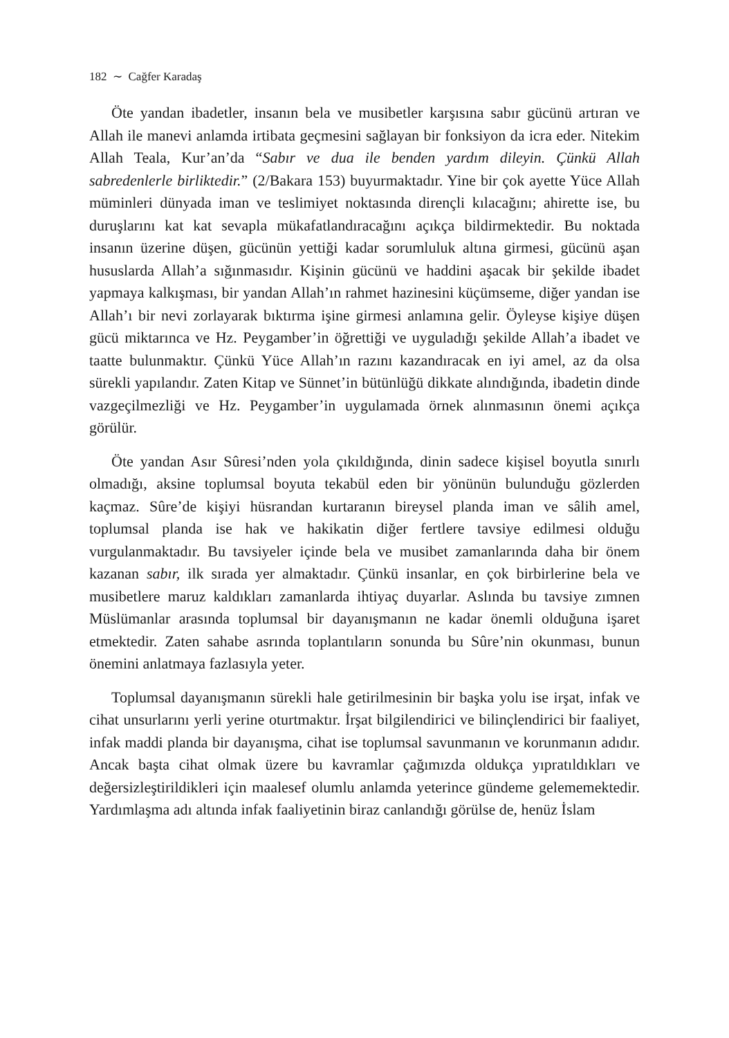182 ∼ Cağfer Karadaş
Öte yandan ibadetler, insanın bela ve musibetler karşısına sabır gücünü artıran ve Allah ile manevi anlamda irtibata geçmesini sağlayan bir fonksiyon da icra eder. Nitekim Allah Teala, Kur’an’da “Sabır ve dua ile benden yardım dileyin. Çünkü Allah sabredenlerle birliktedir.” (2/Bakara 153) buyurmaktadır. Yine bir çok ayette Yüce Allah müminleri dünyada iman ve teslimiyet noktasında dirençli kılacağını; ahirette ise, bu duruşlarını kat kat sevapla mükafatlandıracağını açıkça bildirmektedir. Bu noktada insanın üzerine düşen, gücünün yettiği kadar sorumluluk altına girmesi, gücünü aşan hususlarda Allah’a sığınmasıdır. Kişinin gücünü ve haddini aşacak bir şekilde ibadet yapmaya kalkışması, bir yandan Allah’ın rahmet hazinesini küçümseme, diğer yandan ise Allah’ı bir nevi zorlayarak bıktırma işine girmesi anlamına gelir. Öyleyse kişiye düşen gücü miktarınca ve Hz. Peygamber’in öğrettiği ve uyguladığı şekilde Allah’a ibadet ve taatte bulunmaktır. Çünkü Yüce Allah’ın razını kazandıracak en iyi amel, az da olsa sürekli yapılandır. Zaten Kitap ve Sünnet’in bütünlüğü dikkate alındığında, ibadetin dinde vazgeçilmezliği ve Hz. Peygamber’in uygulamada örnek alınmasının önemi açıkça görülür.
Öte yandan Asır Sûresi’nden yola çıkıldığında, dinin sadece kişisel boyutla sınırlı olmadığı, aksine toplumsal boyuta tekabül eden bir yönünün bulunduğu gözlerden kaçmaz. Sûre’de kişiyi hüsrandan kurtaranın bireysel planda iman ve sâlih amel, toplumsal planda ise hak ve hakikatin diğer fertlere tavsiye edilmesi olduğu vurgulanmaktadır. Bu tavsiyeler içinde bela ve musibet zamanlarında daha bir önem kazanan sabır, ilk sırada yer almaktadır. Çünkü insanlar, en çok birbirlerine bela ve musibetlere maruz kaldıkları zamanlarda ihtiyaç duyarlar. Aslında bu tavsiye zımnen Müslümanlar arasında toplumsal bir dayanışmanın ne kadar önemli olduğuna işaret etmektedir. Zaten sahabe asrında toplantıların sonunda bu Sûre’nin okunması, bunun önemini anlatmaya fazlasıyla yeter.
Toplumsal dayanışmanın sürekli hale getirilmesinin bir başka yolu ise irşat, infak ve cihat unsurlarını yerli yerine oturtmaktır. İrşat bilgilendirici ve bilinçlendirici bir faaliyet, infak maddi planda bir dayanışma, cihat ise toplumsal savunmanın ve korunmanın adıdır. Ancak başta cihat olmak üzere bu kavramlar çağımızda oldukça yıpratıldıkları ve değersizleştirildikleri için maalesef olumlu anlamda yeterince gündeme gelememektedir. Yardımlaşma adı altında infak faaliyetinin biraz canlandığı görülse de, henüz İslam